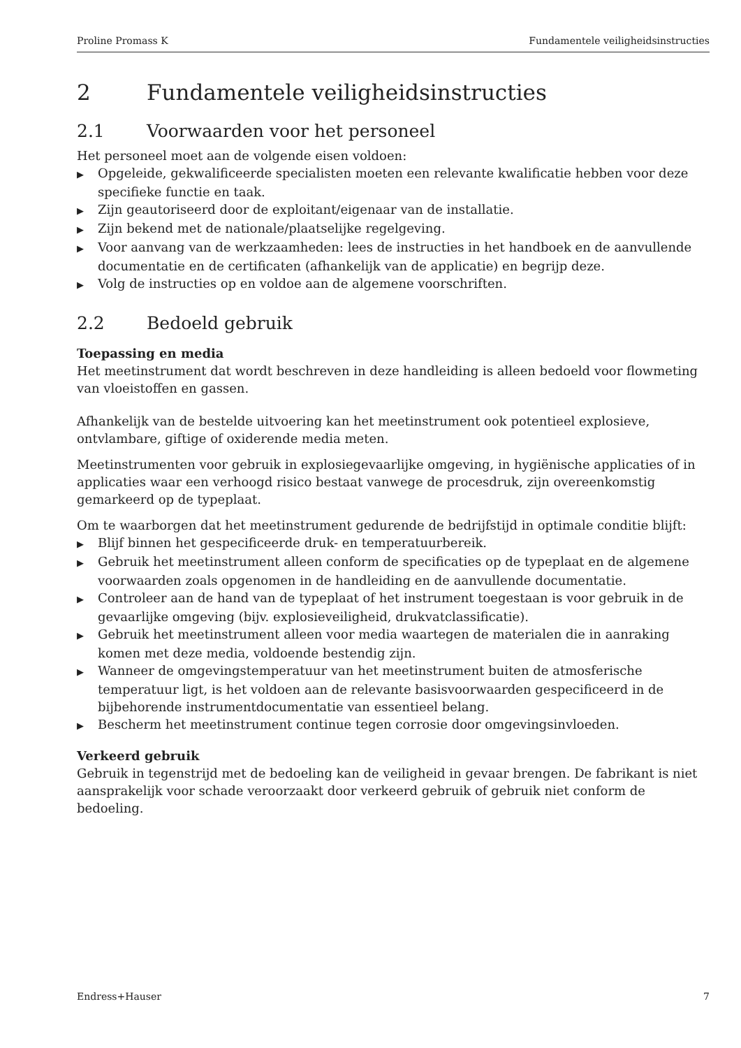Proline Promass K Fundamentele veiligheidsinstructies
2 Fundamentele veiligheidsinstructies
2.1 Voorwaarden voor het personeel
Het personeel moet aan de volgende eisen voldoen:
▶ Opgeleide, gekwalificeerde specialisten moeten een relevante kwalificatie hebben voor deze specifieke functie en taak.
▶ Zijn geautoriseerd door de exploitant/eigenaar van de installatie.
▶ Zijn bekend met de nationale/plaatselijke regelgeving.
▶ Voor aanvang van de werkzaamheden: lees de instructies in het handboek en de aanvullende documentatie en de certificaten (afhankelijk van de applicatie) en begrijp deze.
▶ Volg de instructies op en voldoe aan de algemene voorschriften.
2.2 Bedoeld gebruik
Toepassing en media
Het meetinstrument dat wordt beschreven in deze handleiding is alleen bedoeld voor flowmeting van vloeistoffen en gassen.
Afhankelijk van de bestelde uitvoering kan het meetinstrument ook potentieel explosieve, ontvlambare, giftige of oxiderende media meten.
Meetinstrumenten voor gebruik in explosiegevaarlijke omgeving, in hygiënische applicaties of in applicaties waar een verhoogd risico bestaat vanwege de procesdruk, zijn overeenkomstig gemarkeerd op de typeplaat.
Om te waarborgen dat het meetinstrument gedurende de bedrijfstijd in optimale conditie blijft:
▶ Blijf binnen het gespecificeerde druk- en temperatuurbereik.
▶ Gebruik het meetinstrument alleen conform de specificaties op de typeplaat en de algemene voorwaarden zoals opgenomen in de handleiding en de aanvullende documentatie.
▶ Controleer aan de hand van de typeplaat of het instrument toegestaan is voor gebruik in de gevaarlijke omgeving (bijv. explosieveiligheid, drukvatclassificatie).
▶ Gebruik het meetinstrument alleen voor media waartegen de materialen die in aanraking komen met deze media, voldoende bestendig zijn.
▶ Wanneer de omgevingstemperatuur van het meetinstrument buiten de atmosferische temperatuur ligt, is het voldoen aan de relevante basisvoorwaarden gespecificeerd in de bijbehorende instrumentdocumentatie van essentieel belang.
▶ Bescherm het meetinstrument continue tegen corrosie door omgevingsinvloeden.
Verkeerd gebruik
Gebruik in tegenstrijd met de bedoeling kan de veiligheid in gevaar brengen. De fabrikant is niet aansprakelijk voor schade veroorzaakt door verkeerd gebruik of gebruik niet conform de bedoeling.
Endress+Hauser 7